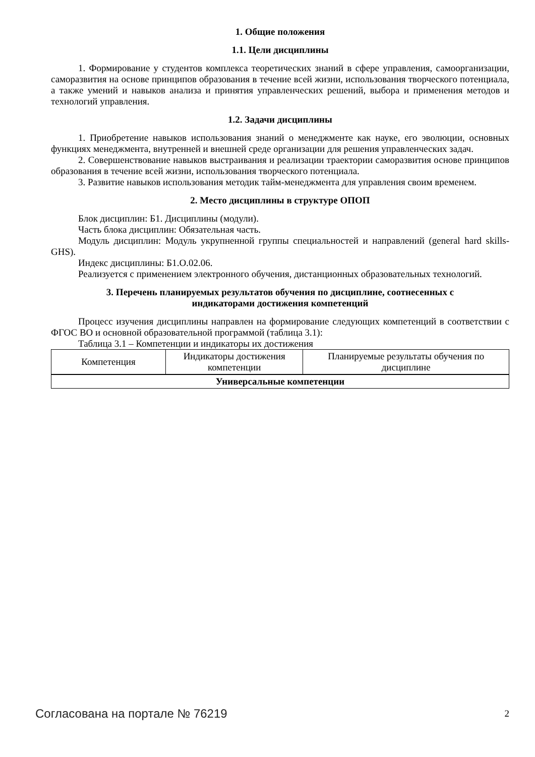1. Общие положения
1.1. Цели дисциплины
1. Формирование у студентов комплекса теоретических знаний в сфере управления, самоорганизации, саморазвития на основе принципов образования в течение всей жизни, использования творческого потенциала, а также умений и навыков анализа и принятия управленческих решений, выбора и применения методов и технологий управления.
1.2. Задачи дисциплины
1. Приобретение навыков использования знаний о менеджменте как науке, его эволюции, основных функциях менеджмента, внутренней и внешней среде организации для решения управленческих задач.
2. Совершенствование навыков выстраивания и реализации траектории саморазвития основе принципов образования в течение всей жизни, использования творческого потенциала.
3. Развитие навыков использования методик тайм-менеджмента для управления своим временем.
2. Место дисциплины в структуре ОПОП
Блок дисциплин: Б1. Дисциплины (модули).
Часть блока дисциплин: Обязательная часть.
Модуль дисциплин: Модуль укрупненной группы специальностей и направлений (general hard skills-GHS).
Индекс дисциплины: Б1.О.02.06.
Реализуется с применением электронного обучения, дистанционных образовательных технологий.
3. Перечень планируемых результатов обучения по дисциплине, соотнесенных с
индикаторами достижения компетенций
Процесс изучения дисциплины направлен на формирование следующих компетенций в соответствии с ФГОС ВО и основной образовательной программой (таблица 3.1):
Таблица 3.1 – Компетенции и индикаторы их достижения
| Компетенция | Индикаторы достижения компетенции | Планируемые результаты обучения по дисциплине |
| --- | --- | --- |
| Универсальные компетенции | | |
Согласована на портале № 76219 2